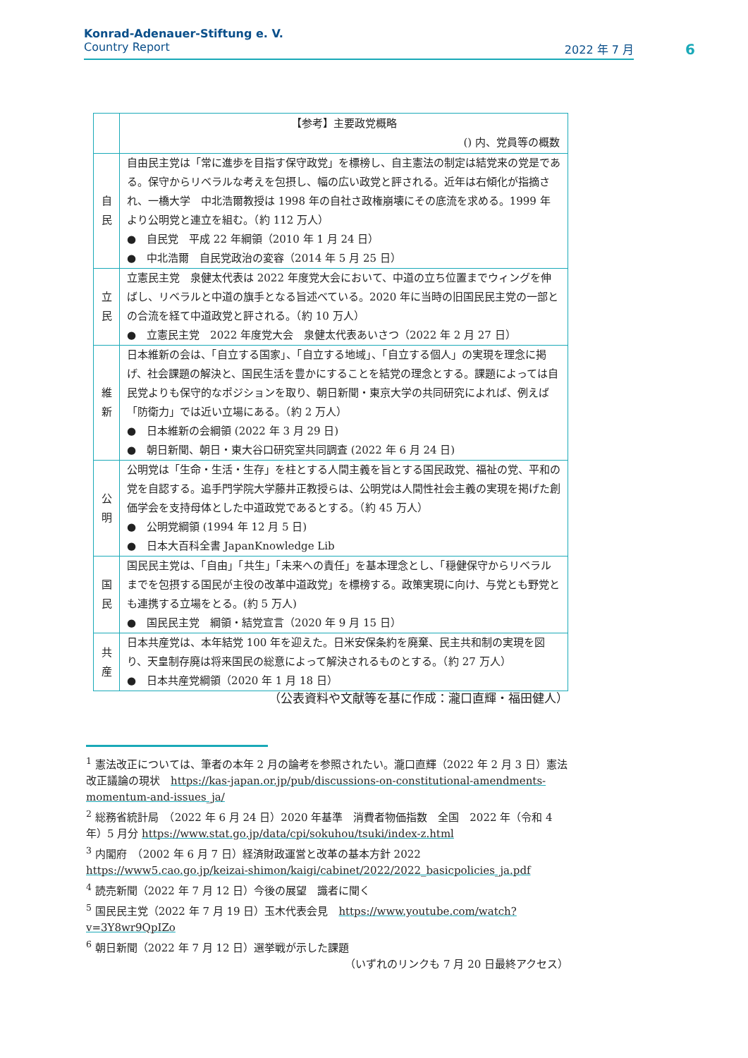Konrad-Adenauer-Stiftung e. V.
Country Report 2022 年 7 月
6
| | 【参考】主要政党概略 () 内、党員等の概数 |
| 自 民 | 自由民主党は「常に進歩を目指す保守政党」を標榜し、自主憲法の制定は結党来の党是である。保守からリベラルな考えを包摂し、幅の広い政党と評される。近年は右傾化が指摘され、一橋大学 中北浩爾教授は 1998 年の自社さ政権崩壊にその底流を求める。1999 年より公明党と連立を組む。（約 112 万人） ● 自民党 平成 22 年綱領（2010 年 1 月 24 日） ● 中北浩爾 自民党政治の変容（2014 年 5 月 25 日） |
| 立 民 | 立憲民主党 泉健太代表は 2022 年度党大会において、中道の立ち位置までウィングを伸ばし、リベラルと中道の旗手となる旨述べている。2020 年に当時の旧国民民主党の一部との合流を経て中道政党と評される。（約 10 万人） ● 立憲民主党 2022 年度党大会 泉健太代表あいさつ（2022 年 2 月 27 日） |
| 維 新 | 日本維新の会は、「自立する国家」、「自立する地域」、「自立する個人」の実現を理念に掲げ、社会課題の解決と、国民生活を豊かにすることを結党の理念とする。課題によっては自民党よりも保守的なポジションを取り、朝日新聞・東京大学の共同研究によれば、例えば「防衛力」では近い立場にある。（約 2 万人） ● 日本維新の会綱領 (2022 年 3 月 29 日) ● 朝日新聞、朝日・東大谷口研究室共同調査 (2022 年 6 月 24 日) |
| 公 明 | 公明党は「生命・生活・生存」を柱とする人間主義を旨とする国民政党、福祉の党、平和の党を自認する。追手門学院大学藤井正教授らは、公明党は人間性社会主義の実現を掲げた創価学会を支持母体とした中道政党であるとする。（約 45 万人） ● 公明党綱領 (1994 年 12 月 5 日) ● 日本大百科全書 JapanKnowledge Lib |
| 国 民 | 国民民主党は、「自由」「共生」「未来への責任」を基本理念とし、「穏健保守からリベラルまでを包摂する国民が主役の改革中道政党」を標榜する。政策実現に向け、与党とも野党とも連携する立場をとる。(約 5 万人) ● 国民民主党 綱領・結党宣言（2020 年 9 月 15 日） |
| 共 産 | 日本共産党は、本年結党 100 年を迎えた。日米安保条約を廃棄、民主共和制の実現を図り、天皇制存廃は将来国民の総意によって解決されるものとする。（約 27 万人） ● 日本共産党綱領（2020 年 1 月 18 日） |
（公表資料や文献等を基に作成：瀧口直輝・福田健人）
<sup>1</sup> 憲法改正については、筆者の本年 2 月の論考を参照されたい。瀧口直輝（2022 年 2 月 3 日）憲法改正議論の現状　https://kas-japan.or.jp/pub/discussions-on-constitutional-amendments-momentum-and-issues_ja/
<sup>2</sup> 総務省統計局　（2022 年 6 月 24 日）2020 年基準　消費者物価指数　全国　2022 年（令和 4 年）5 月分 https://www.stat.go.jp/data/cpi/sokuhou/tsuki/index-z.html
<sup>3</sup> 内閣府　（2002 年 6 月 7 日）経済財政運営と改革の基本方針 2022
https://www5.cao.go.jp/keizai-shimon/kaigi/cabinet/2022/2022_basicpolicies_ja.pdf
<sup>4</sup> 読売新聞（2022 年 7 月 12 日）今後の展望　識者に聞く
<sup>5</sup> 国民民主党（2022 年 7 月 19 日）玉木代表会見　https://www.youtube.com/watch?v=3Y8wr9QpIZo
<sup>6</sup> 朝日新聞（2022 年 7 月 12 日）選挙戦が示した課題
（いずれのリンクも 7 月 20 日最終アクセス）